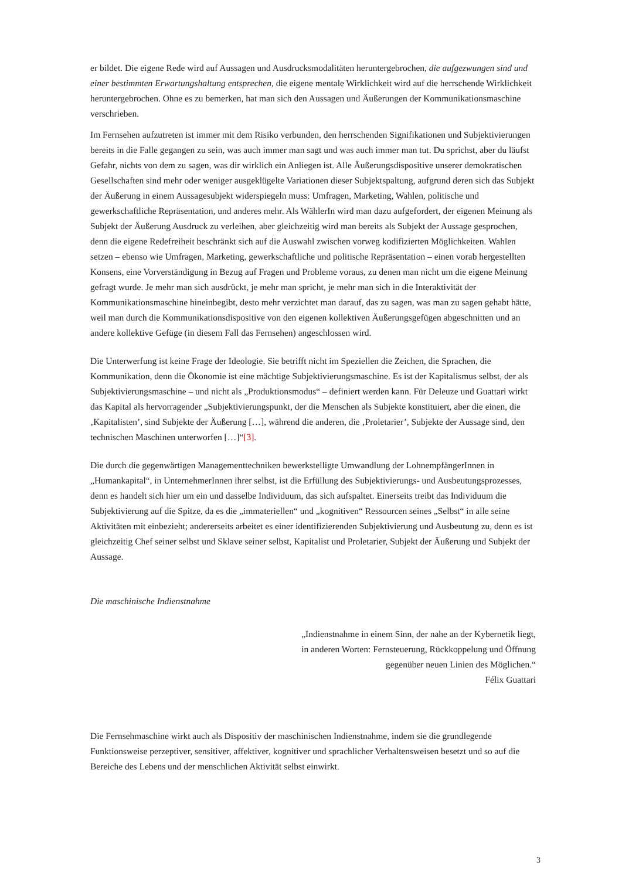er bildet. Die eigene Rede wird auf Aussagen und Ausdrucksmodalitäten heruntergebrochen, die aufgezwungen sind und einer bestimmten Erwartungshaltung entsprechen, die eigene mentale Wirklichkeit wird auf die herrschende Wirklichkeit heruntergebrochen. Ohne es zu bemerken, hat man sich den Aussagen und Äußerungen der Kommunikationsmaschine verschrieben.
Im Fernsehen aufzutreten ist immer mit dem Risiko verbunden, den herrschenden Signifikationen und Subjektivierungen bereits in die Falle gegangen zu sein, was auch immer man sagt und was auch immer man tut. Du sprichst, aber du läufst Gefahr, nichts von dem zu sagen, was dir wirklich ein Anliegen ist. Alle Äußerungsdispositive unserer demokratischen Gesellschaften sind mehr oder weniger ausgeklügelte Variationen dieser Subjektspaltung, aufgrund deren sich das Subjekt der Äußerung in einem Aussagesubjekt widerspiegeln muss: Umfragen, Marketing, Wahlen, politische und gewerkschaftliche Repräsentation, und anderes mehr. Als WählerIn wird man dazu aufgefordert, der eigenen Meinung als Subjekt der Äußerung Ausdruck zu verleihen, aber gleichzeitig wird man bereits als Subjekt der Aussage gesprochen, denn die eigene Redefreiheit beschränkt sich auf die Auswahl zwischen vorweg kodifizierten Möglichkeiten. Wahlen setzen – ebenso wie Umfragen, Marketing, gewerkschaftliche und politische Repräsentation – einen vorab hergestellten Konsens, eine Vorverständigung in Bezug auf Fragen und Probleme voraus, zu denen man nicht um die eigene Meinung gefragt wurde. Je mehr man sich ausdrückt, je mehr man spricht, je mehr man sich in die Interaktivität der Kommunikationsmaschine hineinbegibt, desto mehr verzichtet man darauf, das zu sagen, was man zu sagen gehabt hätte, weil man durch die Kommunikationsdispositive von den eigenen kollektiven Äußerungsgefügen abgeschnitten und an andere kollektive Gefüge (in diesem Fall das Fernsehen) angeschlossen wird.
Die Unterwerfung ist keine Frage der Ideologie. Sie betrifft nicht im Speziellen die Zeichen, die Sprachen, die Kommunikation, denn die Ökonomie ist eine mächtige Subjektivierungsmaschine. Es ist der Kapitalismus selbst, der als Subjektivierungsmaschine – und nicht als „Produktionsmodus“ – definiert werden kann. Für Deleuze und Guattari wirkt das Kapital als hervorragender „Subjektivierungspunkt, der die Menschen als Subjekte konstituiert, aber die einen, die ‚Kapitalisten’, sind Subjekte der Äußerung […], während die anderen, die ‚Proletarier’, Subjekte der Aussage sind, den technischen Maschinen unterworfen […]“[3].
Die durch die gegenwärtigen Managementtechniken bewerkstelligte Umwandlung der LohnempfängerInnen in „Humankapital“, in UnternehmerInnen ihrer selbst, ist die Erfüllung des Subjektivierungs- und Ausbeutungsprozesses, denn es handelt sich hier um ein und dasselbe Individuum, das sich aufspaltet. Einerseits treibt das Individuum die Subjektivierung auf die Spitze, da es die „immateriellen“ und „kognitiven“ Ressourcen seines „Selbst“ in alle seine Aktivitäten mit einbezieht; andererseits arbeitet es einer identifizierenden Subjektivierung und Ausbeutung zu, denn es ist gleichzeitig Chef seiner selbst und Sklave seiner selbst, Kapitalist und Proletarier, Subjekt der Äußerung und Subjekt der Aussage.
Die maschinische Indienstnahme
„Indienstnahme in einem Sinn, der nahe an der Kybernetik liegt,
in anderen Worten: Fernsteuerung, Rückkoppelung und Öffnung
gegenüber neuen Linien des Möglichen.“
Félix Guattari
Die Fernsehmaschine wirkt auch als Dispositiv der maschinischen Indienstnahme, indem sie die grundlegende Funktionsweise perzeptiver, sensitiver, affektiver, kognitiver und sprachlicher Verhaltensweisen besetzt und so auf die Bereiche des Lebens und der menschlichen Aktivität selbst einwirkt.
3